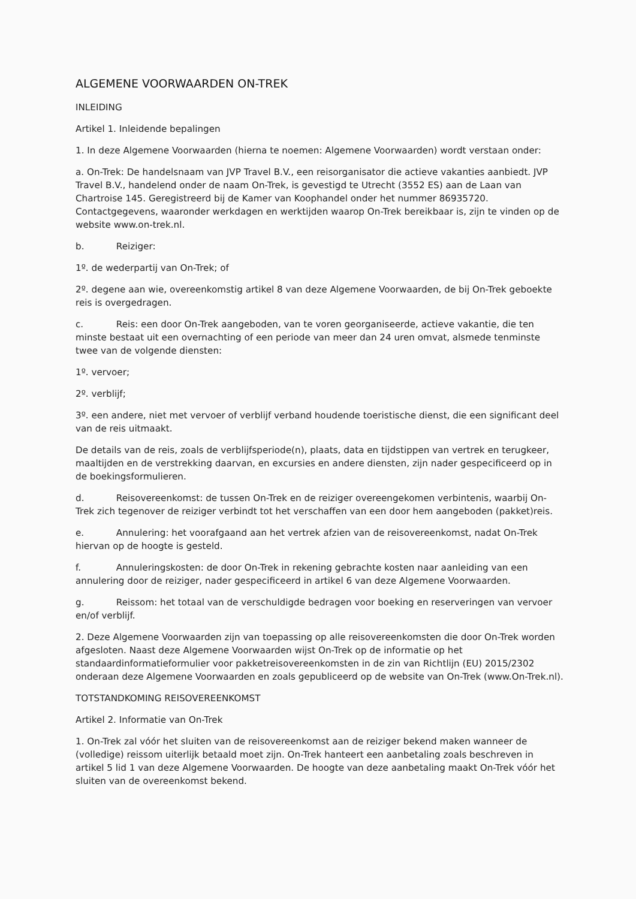ALGEMENE VOORWAARDEN ON-TREK
INLEIDING
Artikel 1. Inleidende bepalingen
1. In deze Algemene Voorwaarden (hierna te noemen: Algemene Voorwaarden) wordt verstaan onder:
a. On-Trek: De handelsnaam van JVP Travel B.V., een reisorganisator die actieve vakanties aanbiedt. JVP Travel B.V., handelend onder de naam On-Trek, is gevestigd te Utrecht (3552 ES) aan de Laan van Chartroise 145. Geregistreerd bij de Kamer van Koophandel onder het nummer 86935720. Contactgegevens, waaronder werkdagen en werktijden waarop On-Trek bereikbaar is, zijn te vinden op de website www.on-trek.nl.
b. Reiziger:
1º. de wederpartij van On-Trek; of
2º. degene aan wie, overeenkomstig artikel 8 van deze Algemene Voorwaarden, de bij On-Trek geboekte reis is overgedragen.
c. Reis: een door On-Trek aangeboden, van te voren georganiseerde, actieve vakantie, die ten minste bestaat uit een overnachting of een periode van meer dan 24 uren omvat, alsmede tenminste twee van de volgende diensten:
1º. vervoer;
2º. verblijf;
3º. een andere, niet met vervoer of verblijf verband houdende toeristische dienst, die een significant deel van de reis uitmaakt.
De details van de reis, zoals de verblijfsperiode(n), plaats, data en tijdstippen van vertrek en terugkeer, maaltijden en de verstrekking daarvan, en excursies en andere diensten, zijn nader gespecificeerd op in de boekingsformulieren.
d. Reisovereenkomst: de tussen On-Trek en de reiziger overeengekomen verbintenis, waarbij On-Trek zich tegenover de reiziger verbindt tot het verschaffen van een door hem aangeboden (pakket)reis.
e. Annulering: het voorafgaand aan het vertrek afzien van de reisovereenkomst, nadat On-Trek hiervan op de hoogte is gesteld.
f. Annuleringskosten: de door On-Trek in rekening gebrachte kosten naar aanleiding van een annulering door de reiziger, nader gespecificeerd in artikel 6 van deze Algemene Voorwaarden.
g. Reissom: het totaal van de verschuldigde bedragen voor boeking en reserveringen van vervoer en/of verblijf.
2. Deze Algemene Voorwaarden zijn van toepassing op alle reisovereenkomsten die door On-Trek worden afgesloten. Naast deze Algemene Voorwaarden wijst On-Trek op de informatie op het standaardinformatieformulier voor pakketreisovereenkomsten in de zin van Richtlijn (EU) 2015/2302 onderaan deze Algemene Voorwaarden en zoals gepubliceerd op de website van On-Trek (www.On-Trek.nl).
TOTSTANDKOMING REISOVEREENKOMST
Artikel 2. Informatie van On-Trek
1. On-Trek zal vóór het sluiten van de reisovereenkomst aan de reiziger bekend maken wanneer de (volledige) reissom uiterlijk betaald moet zijn. On-Trek hanteert een aanbetaling zoals beschreven in artikel 5 lid 1 van deze Algemene Voorwaarden. De hoogte van deze aanbetaling maakt On-Trek vóór het sluiten van de overeenkomst bekend.